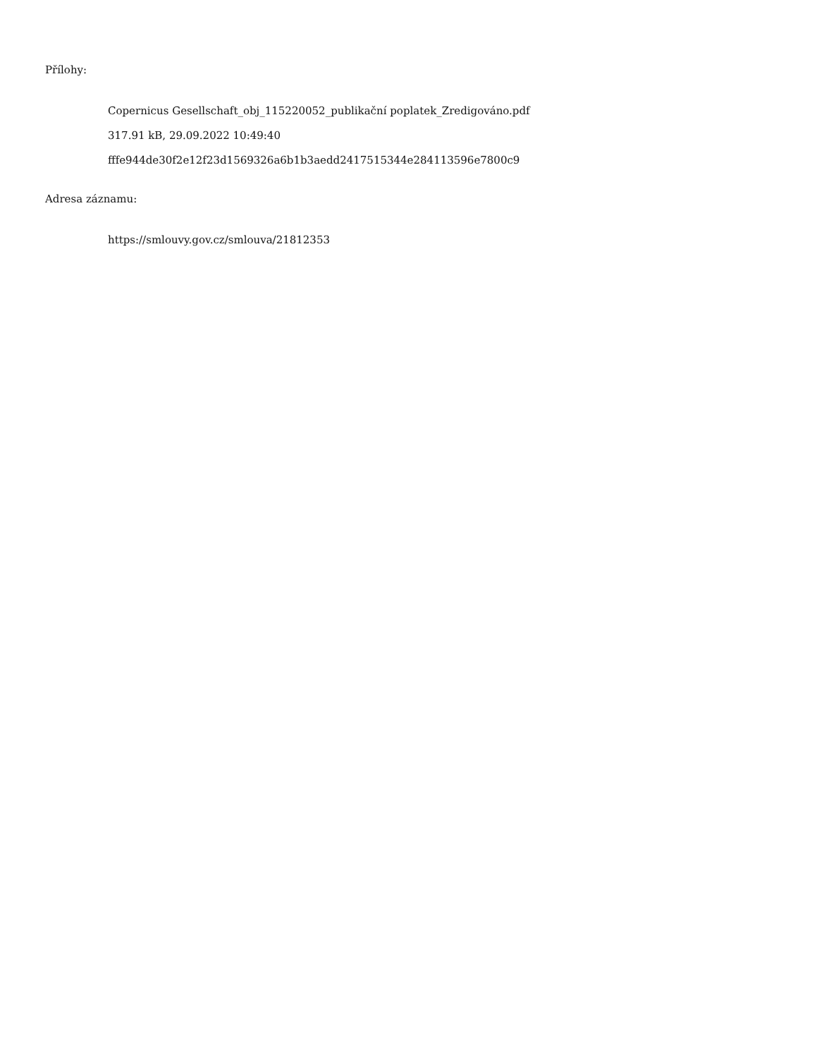Přílohy:
Copernicus Gesellschaft_obj_115220052_publikační poplatek_Zredigováno.pdf
317.91 kB, 29.09.2022 10:49:40
fffe944de30f2e12f23d1569326a6b1b3aedd2417515344e284113596e7800c9
Adresa záznamu:
https://smlouvy.gov.cz/smlouva/21812353